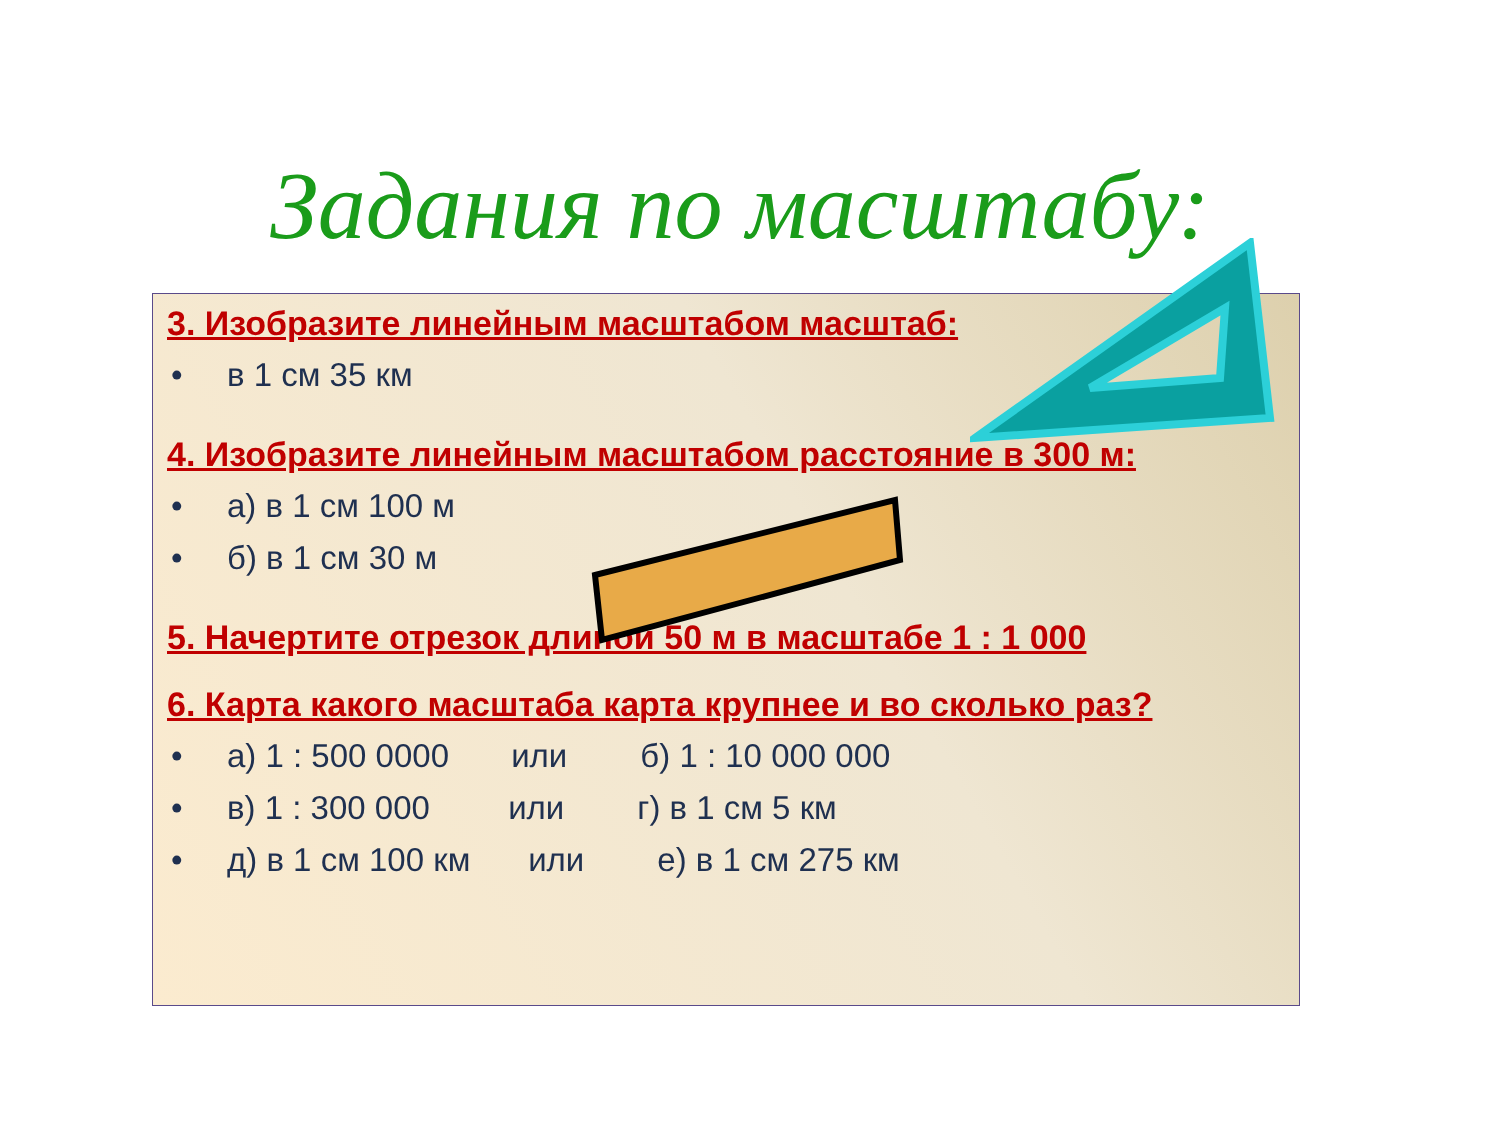Задания по масштабу:
3. Изобразите линейным масштабом масштаб:
• в 1 см 35 км
4. Изобразите линейным масштабом расстояние в 300 м:
• а) в 1 см 100 м
• б) в 1 см 30 м
5. Начертите отрезок длиной 50 м в масштабе 1 : 1 000
6. Карта какого масштаба карта крупнее и во сколько раз?
• а) 1 : 500 0000 или б) 1 : 10 000 000
• в) 1 : 300 000 или г) в 1 см 5 км
• д) в 1 см 100 км или е) в 1 см 275 км